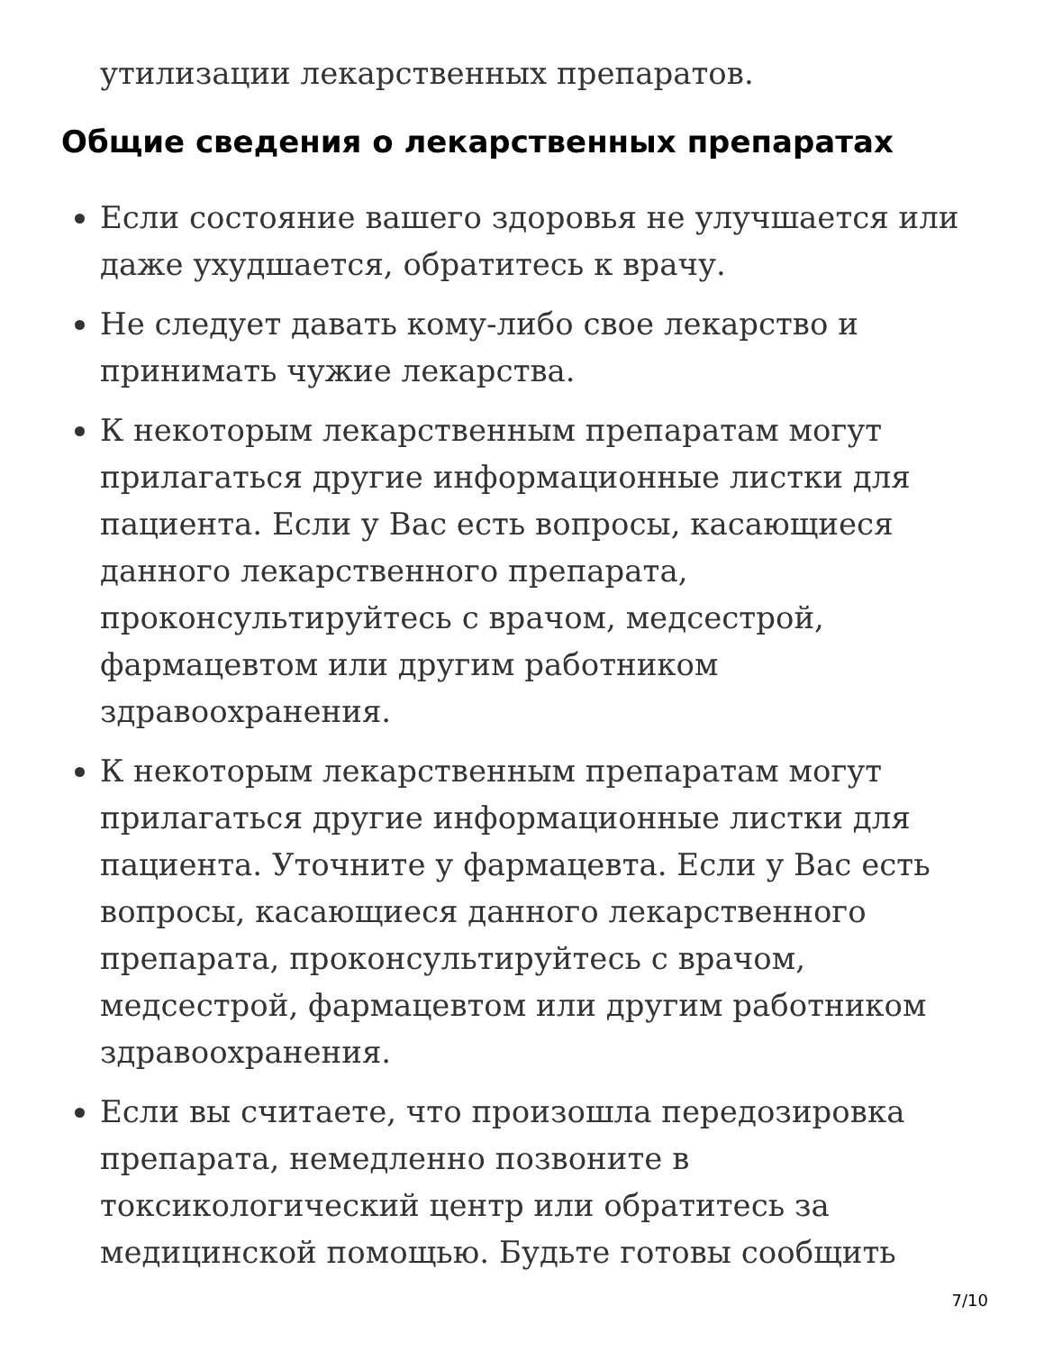утилизации лекарственных препаратов.
Общие сведения о лекарственных препаратах
Если состояние вашего здоровья не улучшается или даже ухудшается, обратитесь к врачу.
Не следует давать кому-либо свое лекарство и принимать чужие лекарства.
К некоторым лекарственным препаратам могут прилагаться другие информационные листки для пациента. Если у Вас есть вопросы, касающиеся данного лекарственного препарата, проконсультируйтесь с врачом, медсестрой, фармацевтом или другим работником здравоохранения.
К некоторым лекарственным препаратам могут прилагаться другие информационные листки для пациента. Уточните у фармацевта. Если у Вас есть вопросы, касающиеся данного лекарственного препарата, проконсультируйтесь с врачом, медсестрой, фармацевтом или другим работником здравоохранения.
Если вы считаете, что произошла передозировка препарата, немедленно позвоните в токсикологический центр или обратитесь за медицинской помощью. Будьте готовы сообщить
7/10